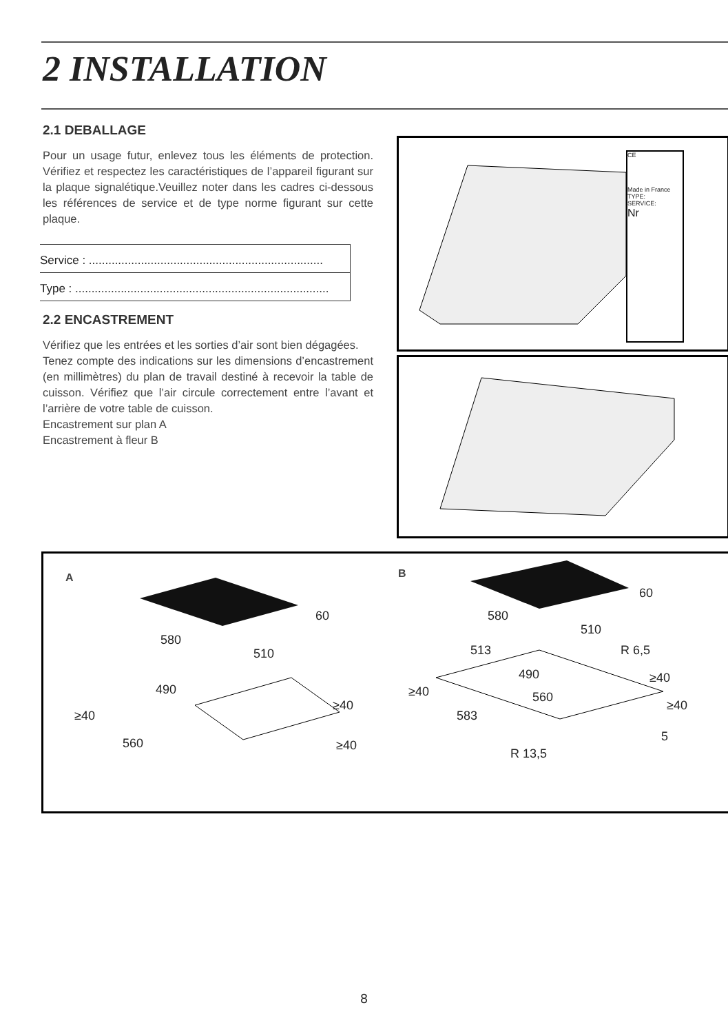2 INSTALLATION
2.1 DEBALLAGE
Pour un usage futur, enlevez tous les éléments de protection. Vérifiez et respectez les caractéristiques de l’appareil figurant sur la plaque signalétique.Veuillez noter dans les cadres ci-dessous les références de service et de type norme figurant sur cette plaque.
Service : ........................................................................
Type : ..............................................................................
2.2 ENCASTREMENT
Vérifiez que les entrées et les sorties d’air sont bien dégagées.
Tenez compte des indications sur les dimensions d’encastrement (en millimètres) du plan de travail destiné à recevoir la table de cuisson. Vérifiez que l’air circule correctement entre l’avant et l’arrière de votre table de cuisson.
Encastrement sur plan A
Encastrement à fleur B
CE
Made in France
TYPE:
SERVICE:
Nr
A B
60
580
510
490
≥40
≥40
560 ≥40
60
580
510
513 R 6,5
490 ≥40
≥40 560
≥40
583
5
R 13,5
8